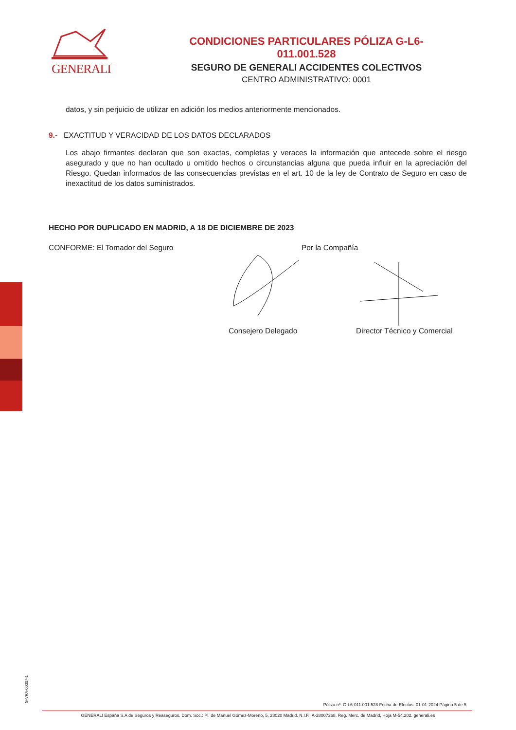GENERALI
CONDICIONES PARTICULARES PÓLIZA G-L6-011.001.528
SEGURO DE GENERALI ACCIDENTES COLECTIVOS
CENTRO ADMINISTRATIVO: 0001
datos, y sin perjuicio de utilizar en adición los medios anteriormente mencionados.
9.- EXACTITUD Y VERACIDAD DE LOS DATOS DECLARADOS
Los abajo firmantes declaran que son exactas, completas y veraces la información que antecede sobre el riesgo asegurado y que no han ocultado u omitido hechos o circunstancias alguna que pueda influir en la apreciación del Riesgo. Quedan informados de las consecuencias previstas en el art. 10 de la ley de Contrato de Seguro en caso de inexactitud de los datos suministrados.
HECHO POR DUPLICADO EN MADRID, A 18 DE DICIEMBRE DE 2023
CONFORME: El Tomador del Seguro Por la Compañía
Consejero Delegado Director Técnico y Comercial
G-VRA-00007-1
Póliza nº: G-L6-011.001.528 Fecha de Efectos: 01-01-2024 Página 5 de 5
GENERALI España S.A de Seguros y Reaseguros. Dom. Soc.: Pl. de Manuel Gómez-Moreno, 5, 28020 Madrid. N.I.F.: A-28007268. Reg. Merc. de Madrid, Hoja M-54.202. generali.es